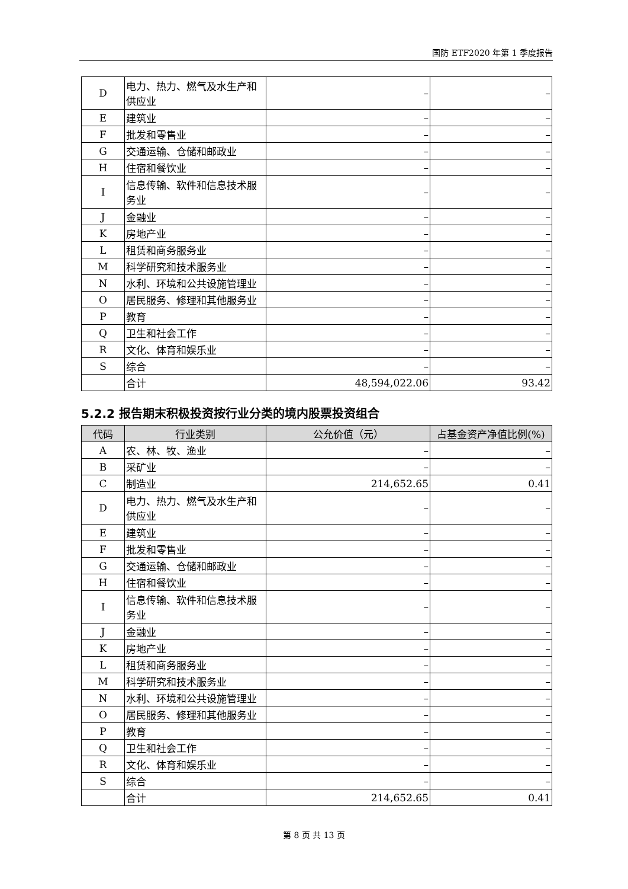国防 ETF2020 年第 1 季度报告
| D | 电力、热力、燃气及水生产和供应业 | – | – |
| E | 建筑业 | – | – |
| F | 批发和零售业 | – | – |
| G | 交通运输、仓储和邮政业 | – | – |
| H | 住宿和餐饮业 | – | – |
| I | 信息传输、软件和信息技术服务业 | – | – |
| J | 金融业 | – | – |
| K | 房地产业 | – | – |
| L | 租赁和商务服务业 | – | – |
| M | 科学研究和技术服务业 | – | – |
| N | 水利、环境和公共设施管理业 | – | – |
| O | 居民服务、修理和其他服务业 | – | – |
| P | 教育 | – | – |
| Q | 卫生和社会工作 | – | – |
| R | 文化、体育和娱乐业 | – | – |
| S | 综合 | – | – |
| | 合计 | 48,594,022.06 | 93.42 |
5.2.2 报告期末积极投资按行业分类的境内股票投资组合
| 代码 | 行业类别 | 公允价值（元） | 占基金资产净值比例(%) |
| --- | --- | --- | --- |
| A | 农、林、牧、渔业 | – | – |
| B | 采矿业 | – | – |
| C | 制造业 | 214,652.65 | 0.41 |
| D | 电力、热力、燃气及水生产和供应业 | – | – |
| E | 建筑业 | – | – |
| F | 批发和零售业 | – | – |
| G | 交通运输、仓储和邮政业 | – | – |
| H | 住宿和餐饮业 | – | – |
| I | 信息传输、软件和信息技术服务业 | – | – |
| J | 金融业 | – | – |
| K | 房地产业 | – | – |
| L | 租赁和商务服务业 | – | – |
| M | 科学研究和技术服务业 | – | – |
| N | 水利、环境和公共设施管理业 | – | – |
| O | 居民服务、修理和其他服务业 | – | – |
| P | 教育 | – | – |
| Q | 卫生和社会工作 | – | – |
| R | 文化、体育和娱乐业 | – | – |
| S | 综合 | – | – |
| | 合计 | 214,652.65 | 0.41 |
第 8 页 共 13 页